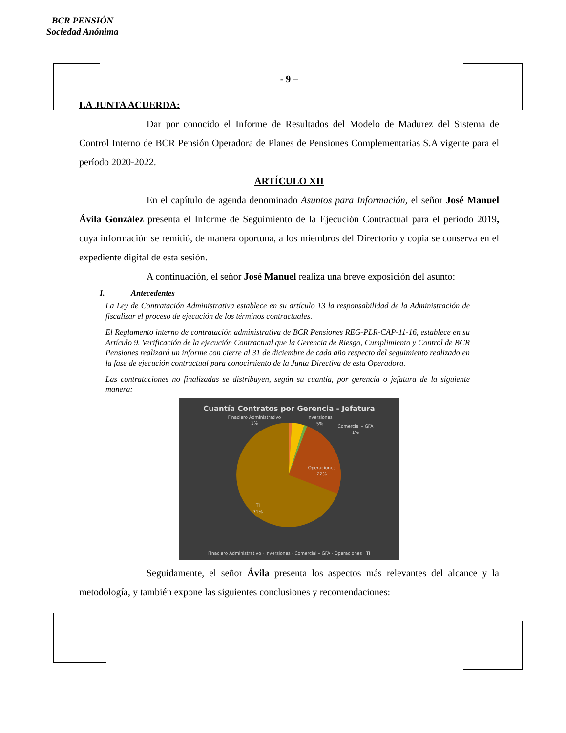BCR PENSIÓN
Sociedad Anónima
- 9 –
LA JUNTA ACUERDA:
Dar por conocido el Informe de Resultados del Modelo de Madurez del Sistema de Control Interno de BCR Pensión Operadora de Planes de Pensiones Complementarias S.A vigente para el período 2020-2022.
ARTÍCULO XII
En el capítulo de agenda denominado Asuntos para Información, el señor José Manuel Ávila González presenta el Informe de Seguimiento de la Ejecución Contractual para el periodo 2019, cuya información se remitió, de manera oportuna, a los miembros del Directorio y copia se conserva en el expediente digital de esta sesión.
A continuación, el señor José Manuel realiza una breve exposición del asunto:
I. Antecedentes
La Ley de Contratación Administrativa establece en su artículo 13 la responsabilidad de la Administración de fiscalizar el proceso de ejecución de los términos contractuales.
El Reglamento interno de contratación administrativa de BCR Pensiones REG-PLR-CAP-11-16, establece en su Artículo 9. Verificación de la ejecución Contractual que la Gerencia de Riesgo, Cumplimiento y Control de BCR Pensiones realizará un informe con cierre al 31 de diciembre de cada año respecto del seguimiento realizado en la fase de ejecución contractual para conocimiento de la Junta Directiva de esta Operadora.
Las contrataciones no finalizadas se distribuyen, según su cuantía, por gerencia o jefatura de la siguiente manera:
Cuantía Contratos por Gerencia - Jefatura
Finaciero Administrativo
1%
Inversiones
5%
Comercial – GFA
1%
Operaciones
22%
TI
71%
Finaciero Administrativo · Inversiones · Comercial – GFA · Operaciones · TI
Seguidamente, el señor Ávila presenta los aspectos más relevantes del alcance y la metodología, y también expone las siguientes conclusiones y recomendaciones: